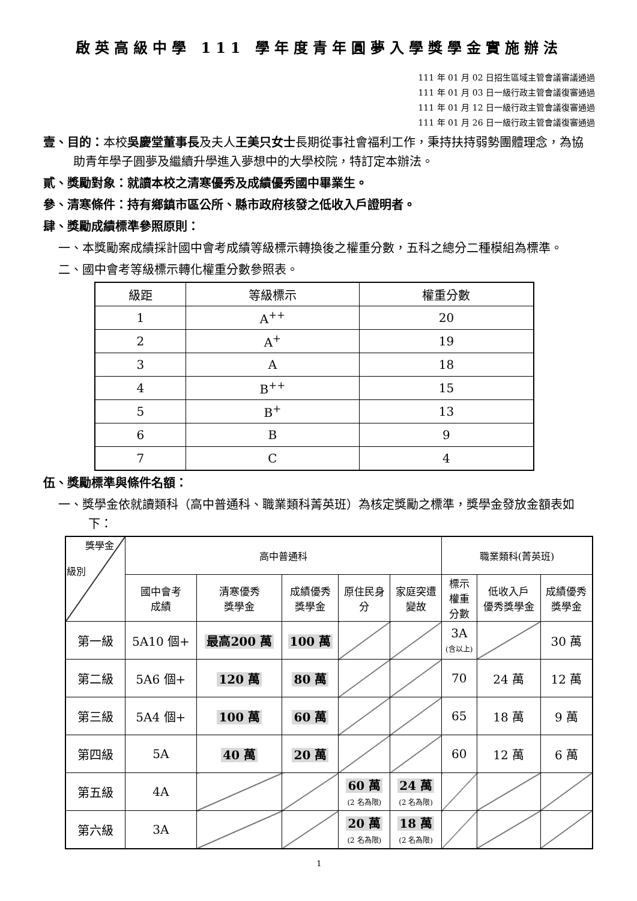啟英高級中學 111 學年度青年圓夢入學獎學金實施辦法
111 年 01 月 02 日招生區域主管會議審議通過
111 年 01 月 03 日一級行政主管會議復審通過
111 年 01 月 12 日一級行政主管會議復審通過
111 年 01 月 26 日一級行政主管會議復審通過
壹、目的：本校吳慶堂董事長及夫人王美只女士長期從事社會福利工作，秉持扶持弱勢團體理念，為協助青年學子圓夢及繼續升學進入夢想中的大學校院，特訂定本辦法。
貳、獎勵對象：就讀本校之清寒優秀及成績優秀國中畢業生。
參、清寒條件：持有鄉鎮市區公所、縣市政府核發之低收入戶證明者。
肆、獎勵成績標準參照原則：
一、本獎勵案成績採計國中會考成績等級標示轉換後之權重分數，五科之總分二種模組為標準。
二、國中會考等級標示轉化權重分數參照表。
| 級距 | 等級標示 | 權重分數 |
| 1 | A<sup>++</sup> | 20 |
| 2 | A<sup>+</sup> | 19 |
| 3 | A | 18 |
| 4 | B<sup>++</sup> | 15 |
| 5 | B<sup>+</sup> | 13 |
| 6 | B | 9 |
| 7 | C | 4 |
伍、獎勵標準與條件名額：
一、獎學金依就讀類科（高中普通科、職業類科菁英班）為核定獎勵之標準，獎學金發放金額表如下：
| 獎學金 級別 | 高中普通科 | | | | | 職業類科(菁英班) | | |
| | 國中會考 成績 | 清寒優秀 獎學金 | 成績優秀 獎學金 | 原住民身 分 | 家庭突遭 變故 | 標示 權重 分數 | 低收入戶 優秀獎學金 | 成績優秀 獎學金 |
| 第一級 | 5A10 個+ | 最高200 萬 | 100 萬 | | | 3A (含以上) | | 30 萬 |
| 第二級 | 5A6 個+ | 120 萬 | 80 萬 | | | 70 | 24 萬 | 12 萬 |
| 第三級 | 5A4 個+ | 100 萬 | 60 萬 | | | 65 | 18 萬 | 9 萬 |
| 第四級 | 5A | 40 萬 | 20 萬 | | | 60 | 12 萬 | 6 萬 |
| 第五級 | 4A | | | 60 萬 (2 名為限) | 24 萬 (2 名為限) | | | |
| 第六級 | 3A | | | 20 萬 (2 名為限) | 18 萬 (2 名為限) | | | |
1